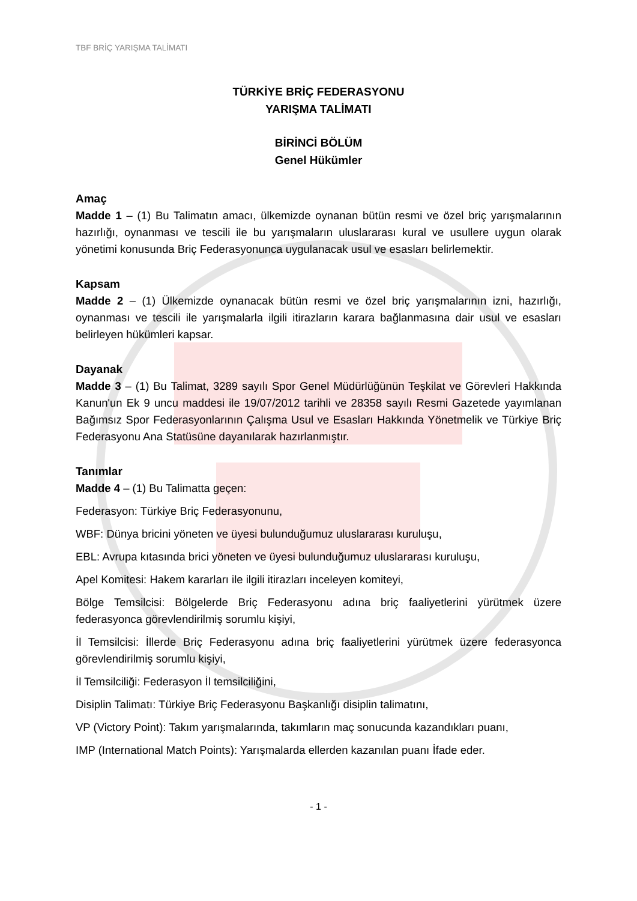TBF BRİÇ YARIŞMA TALİMATI
TÜRKİYE BRİÇ FEDERASYONU
YARIŞMA TALİMATI
BİRİNCİ BÖLÜM
Genel Hükümler
Amaç
Madde 1 – (1) Bu Talimatın amacı, ülkemizde oynanan bütün resmi ve özel briç yarışmalarının hazırlığı, oynanması ve tescili ile bu yarışmaların uluslararası kural ve usullere uygun olarak yönetimi konusunda Briç Federasyonunca uygulanacak usul ve esasları belirlemektir.
Kapsam
Madde 2 – (1) Ülkemizde oynanacak bütün resmi ve özel briç yarışmalarının izni, hazırlığı, oynanması ve tescili ile yarışmalarla ilgili itirazların karara bağlanmasına dair usul ve esasları belirleyen hükümleri kapsar.
Dayanak
Madde 3 – (1) Bu Talimat, 3289 sayılı Spor Genel Müdürlüğünün Teşkilat ve Görevleri Hakkında Kanun'un Ek 9 uncu maddesi ile 19/07/2012 tarihli ve 28358 sayılı Resmi Gazetede yayımlanan Bağımsız Spor Federasyonlarının Çalışma Usul ve Esasları Hakkında Yönetmelik ve Türkiye Briç Federasyonu Ana Statüsüne dayanılarak hazırlanmıştır.
Tanımlar
Madde 4 – (1) Bu Talimatta geçen:
Federasyon: Türkiye Briç Federasyonunu,
WBF: Dünya bricini yöneten ve üyesi bulunduğumuz uluslararası kuruluşu,
EBL: Avrupa kıtasında brici yöneten ve üyesi bulunduğumuz uluslararası kuruluşu,
Apel Komitesi: Hakem kararları ile ilgili itirazları inceleyen komiteyi,
Bölge Temsilcisi: Bölgelerde Briç Federasyonu adına briç faaliyetlerini yürütmek üzere federasyonca görevlendirilmiş sorumlu kişiyi,
İl Temsilcisi: İllerde Briç Federasyonu adına briç faaliyetlerini yürütmek üzere federasyonca görevlendirilmiş sorumlu kişiyi,
İl Temsilciliği: Federasyon İl temsilciliğini,
Disiplin Talimatı: Türkiye Briç Federasyonu Başkanlığı disiplin talimatını,
VP (Victory Point): Takım yarışmalarında, takımların maç sonucunda kazandıkları puanı,
IMP (International Match Points): Yarışmalarda ellerden kazanılan puanı İfade eder.
- 1 -